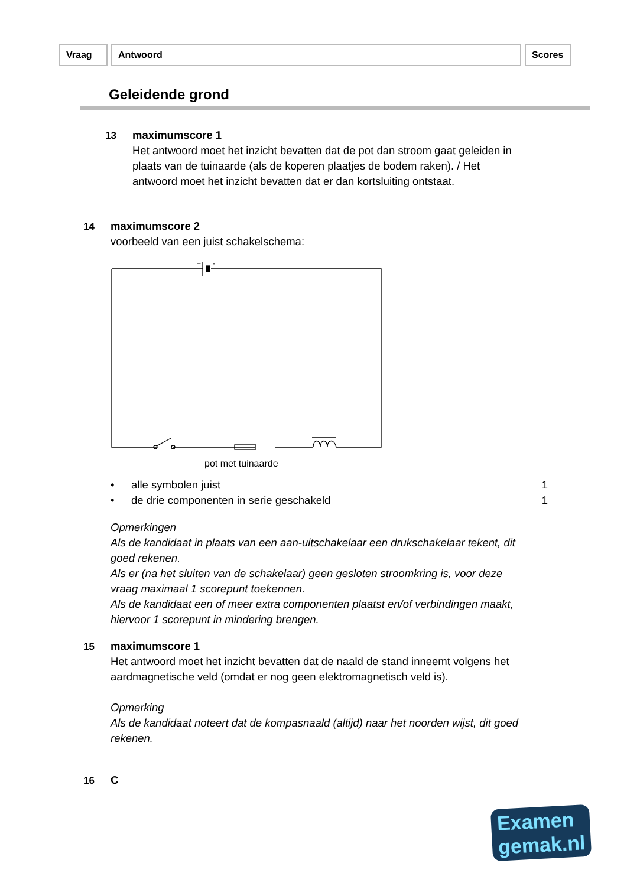Vraag Antwoord Scores
Geleidende grond
13
maximumscore 1
Het antwoord moet het inzicht bevatten dat de pot dan stroom gaat geleiden in plaats van de tuinaarde (als de koperen plaatjes de bodem raken). / Het antwoord moet het inzicht bevatten dat er dan kortsluiting ontstaat.
14
maximumscore 2
voorbeeld van een juist schakelschema:
+
-
pot met tuinaarde
• alle symbolen juist 1
• de drie componenten in serie geschakeld 1
Opmerkingen
Als de kandidaat in plaats van een aan-uitschakelaar een drukschakelaar tekent, dit goed rekenen.
Als er (na het sluiten van de schakelaar) geen gesloten stroomkring is, voor deze vraag maximaal 1 scorepunt toekennen.
Als de kandidaat een of meer extra componenten plaatst en/of verbindingen maakt, hiervoor 1 scorepunt in mindering brengen.
15
maximumscore 1
Het antwoord moet het inzicht bevatten dat de naald de stand inneemt volgens het aardmagnetische veld (omdat er nog geen elektromagnetisch veld is).
Opmerking
Als de kandidaat noteert dat de kompasnaald (altijd) naar het noorden wijst, dit goed rekenen.
16 C
Examen
gemak.nl